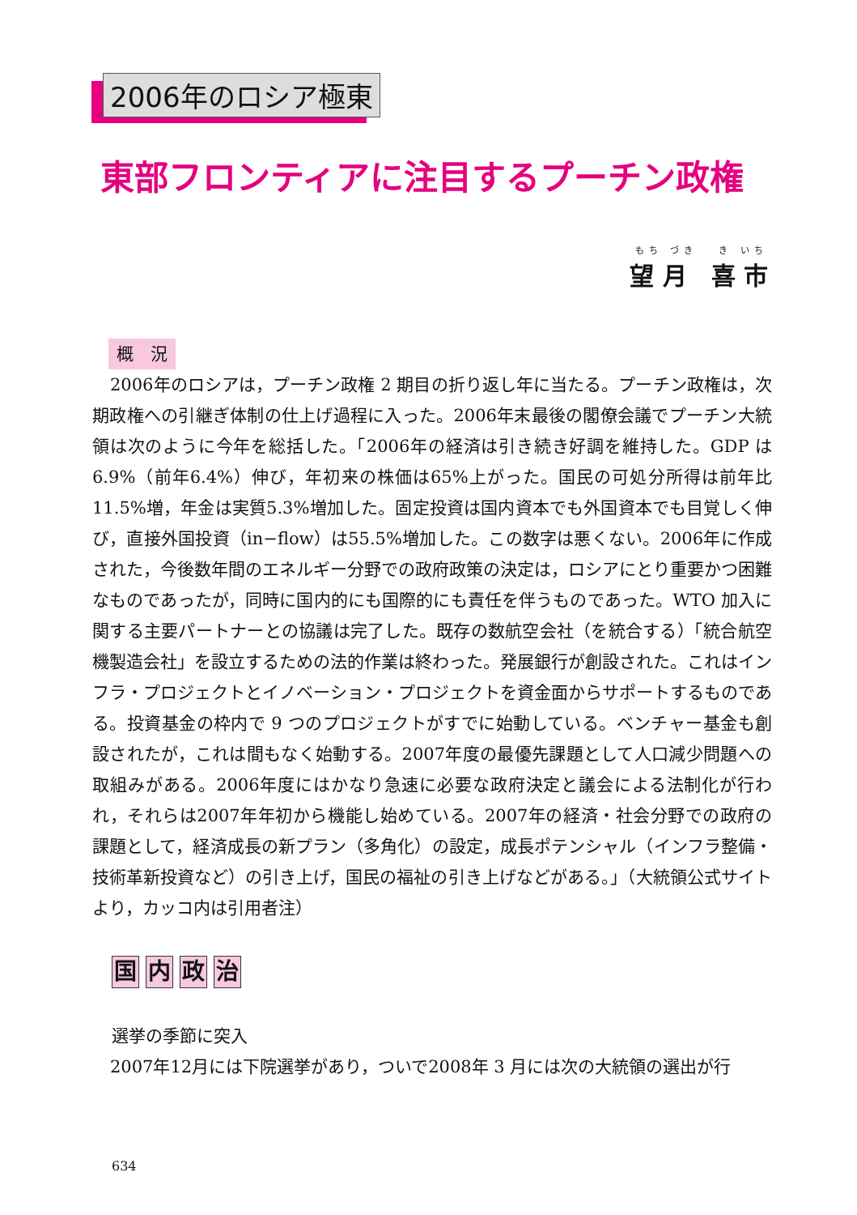2006年のロシア極東
東部フロンティアに注目するプーチン政権
もち づき　 き いち
望 月　喜 市
概　況
2006年のロシアは，プーチン政権 2 期目の折り返し年に当たる。プーチン政権は，次期政権への引継ぎ体制の仕上げ過程に入った。2006年末最後の閣僚会議でプーチン大統領は次のように今年を総括した。「2006年の経済は引き続き好調を維持した。GDP は6.9%（前年6.4%）伸び，年初来の株価は65%上がった。国民の可処分所得は前年比11.5%増，年金は実質5.3%増加した。固定投資は国内資本でも外国資本でも目覚しく伸び，直接外国投資（in−flow）は55.5%増加した。この数字は悪くない。2006年に作成された，今後数年間のエネルギー分野での政府政策の決定は，ロシアにとり重要かつ困難なものであったが，同時に国内的にも国際的にも責任を伴うものであった。WTO 加入に関する主要パートナーとの協議は完了した。既存の数航空会社（を統合する）「統合航空機製造会社」を設立するための法的作業は終わった。発展銀行が創設された。これはインフラ・プロジェクトとイノベーション・プロジェクトを資金面からサポートするものである。投資基金の枠内で 9 つのプロジェクトがすでに始動している。ベンチャー基金も創設されたが，これは間もなく始動する。2007年度の最優先課題として人口減少問題への取組みがある。2006年度にはかなり急速に必要な政府決定と議会による法制化が行われ，それらは2007年年初から機能し始めている。2007年の経済・社会分野での政府の課題として，経済成長の新プラン（多角化）の設定，成長ポテンシャル（インフラ整備・技術革新投資など）の引き上げ，国民の福祉の引き上げなどがある。」（大統領公式サイトより，カッコ内は引用者注）
国内政治
選挙の季節に突入
2007年12月には下院選挙があり，ついで2008年 3 月には次の大統領の選出が行
634